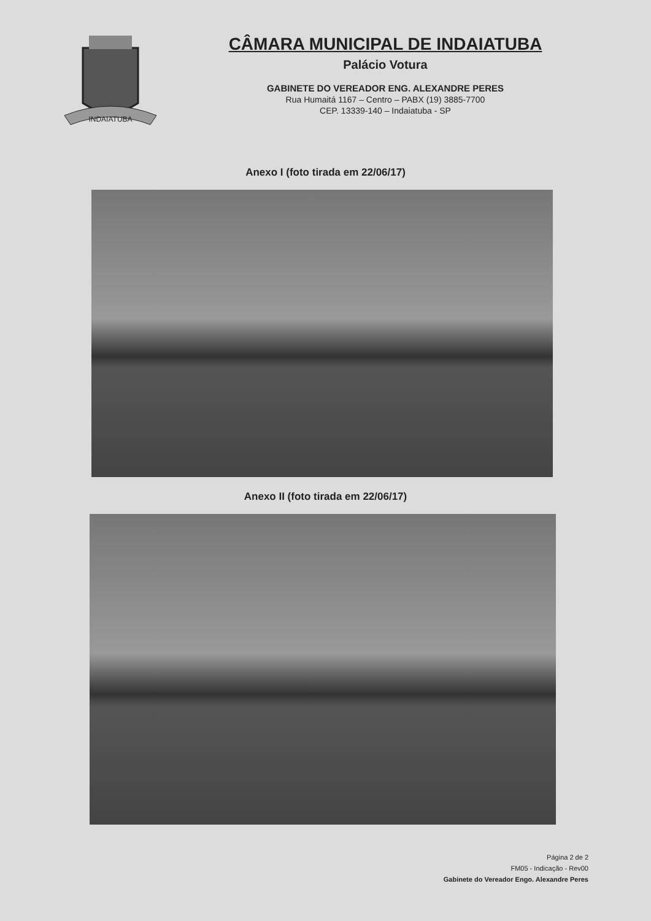INDAIATUBA
CÂMARA MUNICIPAL DE INDAIATUBA
Palácio Votura
GABINETE DO VEREADOR ENG. ALEXANDRE PERES
Rua Humaitá 1167 – Centro – PABX (19) 3885-7700
CEP. 13339-140 – Indaiatuba - SP
Anexo I (foto tirada em 22/06/17)
Anexo II (foto tirada em 22/06/17)
Página 2 de 2
FM05 - Indicação - Rev00
Gabinete do Vereador Engo. Alexandre Peres